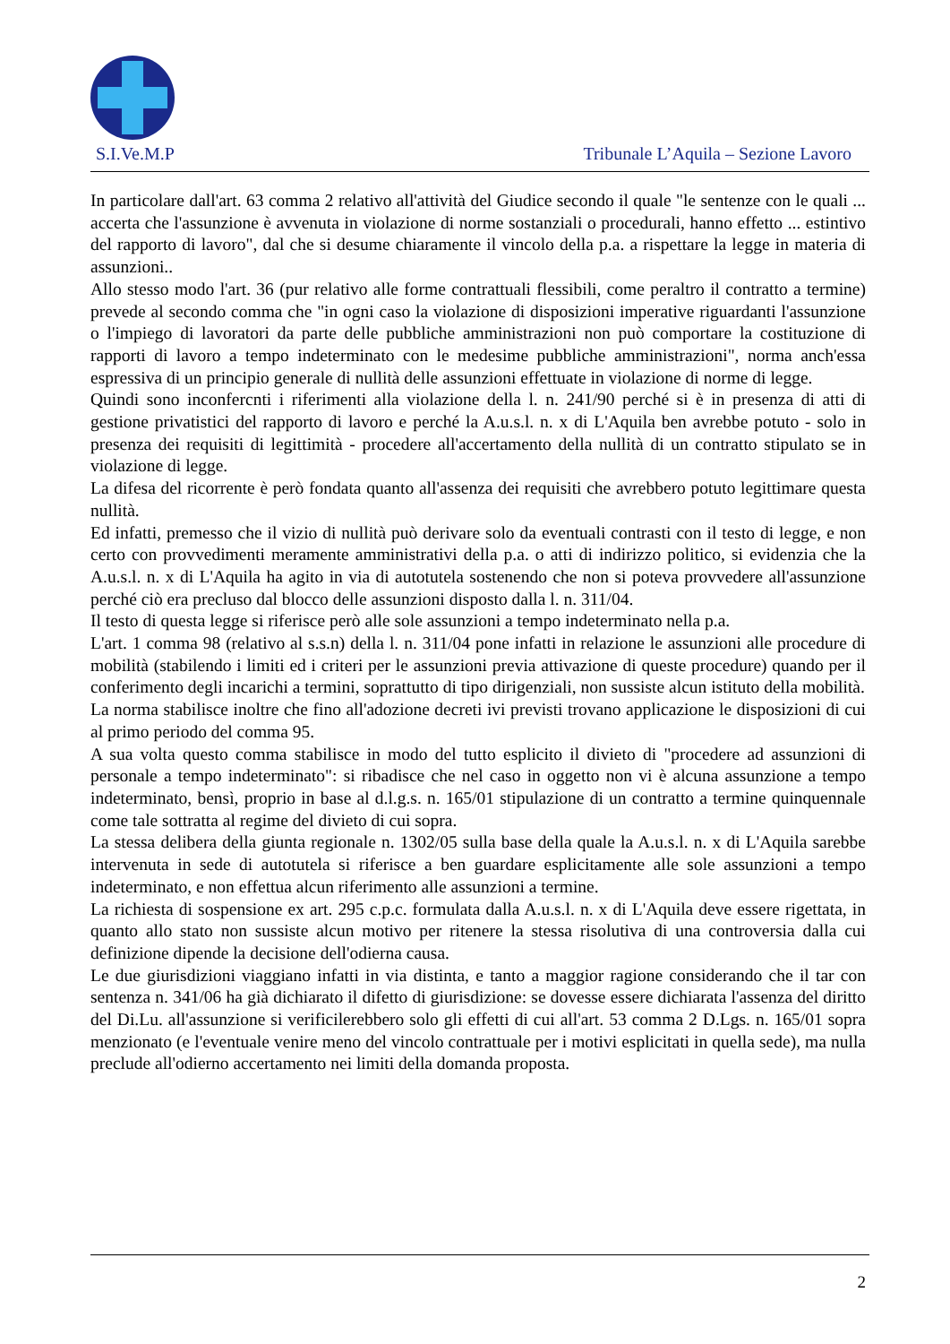S.I.Ve.M.P Tribunale L’Aquila – Sezione Lavoro
In particolare dall'art. 63 comma 2 relativo all'attività del Giudice secondo il quale "le sentenze con le quali ... accerta che l'assunzione è avvenuta in violazione di norme sostanziali o procedurali, hanno effetto ... estintivo del rapporto di lavoro", dal che si desume chiaramente il vincolo della p.a. a rispettare la legge in materia di assunzioni..
Allo stesso modo l'art. 36 (pur relativo alle forme contrattuali flessibili, come peraltro il contratto a termine) prevede al secondo comma che "in ogni caso la violazione di disposizioni imperative riguardanti l'assunzione o l'impiego di lavoratori da parte delle pubbliche amministrazioni non può comportare la costituzione di rapporti di lavoro a tempo indeterminato con le medesime pubbliche amministrazioni", norma anch'essa espressiva di un principio generale di nullità delle assunzioni effettuate in violazione di norme di legge.
Quindi sono inconfercnti i riferimenti alla violazione della l. n. 241/90 perché si è in presenza di atti di gestione privatistici del rapporto di lavoro e perché la A.u.s.l. n. x di L'Aquila ben avrebbe potuto - solo in presenza dei requisiti di legittimità - procedere all'accertamento della nullità di un contratto stipulato se in violazione di legge.
La difesa del ricorrente è però fondata quanto all'assenza dei requisiti che avrebbero potuto legittimare questa nullità.
Ed infatti, premesso che il vizio di nullità può derivare solo da eventuali contrasti con il testo di legge, e non certo con provvedimenti meramente amministrativi della p.a. o atti di indirizzo politico, si evidenzia che la A.u.s.l. n. x di L'Aquila ha agito in via di autotutela sostenendo che non si poteva provvedere all'assunzione perché ciò era precluso dal blocco delle assunzioni disposto dalla l. n. 311/04.
Il testo di questa legge si riferisce però alle sole assunzioni a tempo indeterminato nella p.a.
L'art. 1 comma 98 (relativo al s.s.n) della l. n. 311/04 pone infatti in relazione le assunzioni alle procedure di mobilità (stabilendo i limiti ed i criteri per le assunzioni previa attivazione di queste procedure) quando per il conferimento degli incarichi a termini, soprattutto di tipo dirigenziali, non sussiste alcun istituto della mobilità.
La norma stabilisce inoltre che fino all'adozione decreti ivi previsti trovano applicazione le disposizioni di cui al primo periodo del comma 95.
A sua volta questo comma stabilisce in modo del tutto esplicito il divieto di "procedere ad assunzioni di personale a tempo indeterminato": si ribadisce che nel caso in oggetto non vi è alcuna assunzione a tempo indeterminato, bensì, proprio in base al d.l.g.s. n. 165/01 stipulazione di un contratto a termine quinquennale come tale sottratta al regime del divieto di cui sopra.
La stessa delibera della giunta regionale n. 1302/05 sulla base della quale la A.u.s.l. n. x di L'Aquila sarebbe intervenuta in sede di autotutela si riferisce a ben guardare esplicitamente alle sole assunzioni a tempo indeterminato, e non effettua alcun riferimento alle assunzioni a termine.
La richiesta di sospensione ex art. 295 c.p.c. formulata dalla A.u.s.l. n. x di L'Aquila deve essere rigettata, in quanto allo stato non sussiste alcun motivo per ritenere la stessa risolutiva di una controversia dalla cui definizione dipende la decisione dell'odierna causa.
Le due giurisdizioni viaggiano infatti in via distinta, e tanto a maggior ragione considerando che il tar con sentenza n. 341/06 ha già dichiarato il difetto di giurisdizione: se dovesse essere dichiarata l'assenza del diritto del Di.Lu. all'assunzione si verificilerebbero solo gli effetti di cui all'art. 53 comma 2 D.Lgs. n. 165/01 sopra menzionato (e l'eventuale venire meno del vincolo contrattuale per i motivi esplicitati in quella sede), ma nulla preclude all'odierno accertamento nei limiti della domanda proposta.
2